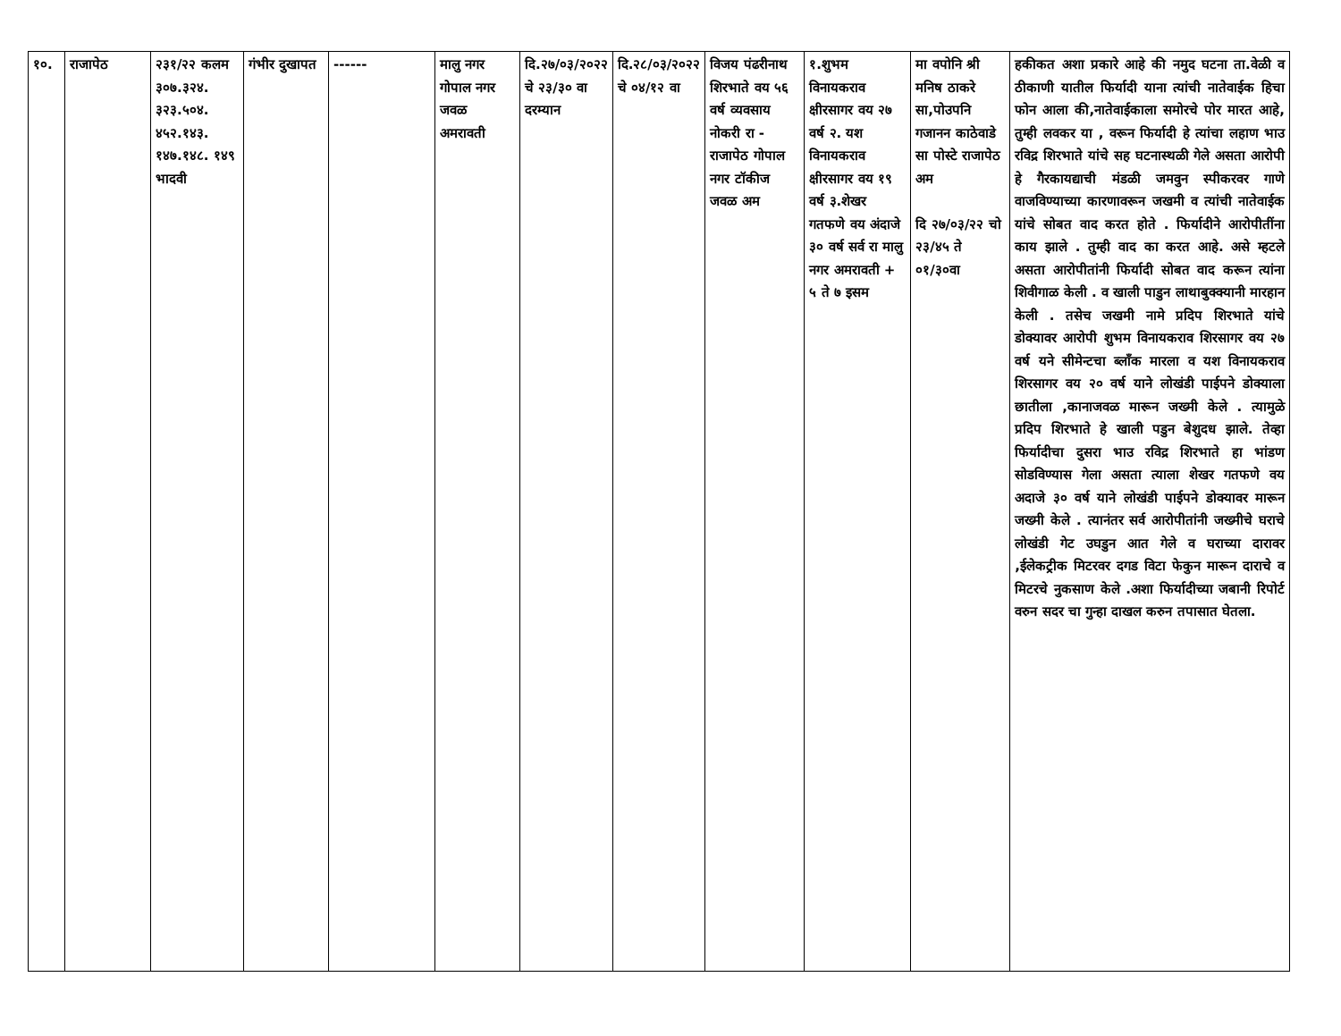| १०. | राजापेठ | २३१/२२ कलम ३०७.३२४. ३२३.५०४. ४५२.१४३. १४७.१४८. १४९ भादवी | गंभीर दुखापत | ------ | मालु नगर गोपाल नगर जवळ अमरावती | दि.२७/०३/२०२२ चे २३/३० वा दरम्यान | दि.२८/०३/२०२२ चे ०४/१२ वा | विजय पंढरीनाथ शिरभाते वय ५६ वर्ष व्यवसाय नोकरी रा - राजापेठ गोपाल नगर टॉकीज जवळ अम | १.शुभम विनायकराव क्षीरसागर वय २७ वर्ष २. यश विनायकराव क्षीरसागर वय १९ वर्ष ३.शेखर गतफणे वय अंदाजे ३० वर्ष सर्व रा मालु नगर अमरावती + ५ ते ७ इसम | मा वपोनि श्री मनिष ठाकरे सा,पोउपनि गजानन काठेवाडे सा पोस्टे राजापेठ अम दि २७/०३/२२ चो २३/४५ ते ०१/३०वा | हकीकत अशा प्रकारे आहे की नमुद घटना ता.वेळी व ठीकाणी यातील फिर्यादी याना त्यांची नातेवाईक हिचा फोन आला की,नातेवाईकाला समोरचे पोर मारत आहे, तुम्ही लवकर या , वरून फिर्यादी हे त्यांचा लहाण भाउ रविद्र शिरभाते यांचे सह घटनास्थळी गेले असता आरोपी हे गैरकायद्याची मंडळी जमवुन स्पीकरवर गाणे वाजविण्याच्या कारणावरून जखमी व त्यांची नातेवाईक यांचे सोबत वाद करत होते . फिर्यादीने आरोपीतींना काय झाले . तुम्ही वाद का करत आहे. असे म्हटले असता आरोपीतांनी फिर्यादी सोबत वाद करून त्यांना शिवीगाळ केली . व खाली पाडुन लाथाबुक्क्यानी मारहान केली . तसेच जखमी नामे प्रदिप शिरभाते यांचे डोक्यावर आरोपी शुभम विनायकराव शिरसागर वय २७ वर्ष यने सीमेन्टचा ब्लॉंक मारला व यश विनायकराव शिरसागर वय २० वर्ष याने लोखंडी पाईपने डोक्याला छातीला ,कानाजवळ मारून जख्मी केले . त्यामुळे प्रदिप शिरभाते हे खाली पडुन बेशुदध झाले. तेव्हा फिर्यादीचा दुसरा भाउ रविद्र शिरभाते हा भांडण सोडविण्यास गेला असता त्याला शेखर गतफणे वय अदाजे ३० वर्ष याने लोखंडी पाईपने डोक्यावर मारून जख्मी केले . त्यानंतर सर्व आरोपीतांनी जख्मीचे घराचे लोखंडी गेट उघडुन आत गेले व घराच्या दारावर ,ईलेकट्रीक मिटरवर दगड विटा फेकुन मारून दाराचे व मिटरचे नुकसाण केले .अशा फिर्यादीच्या जबानी रिपोर्ट वरुन सदर चा गुन्हा दाखल करुन तपासात घेतला. |